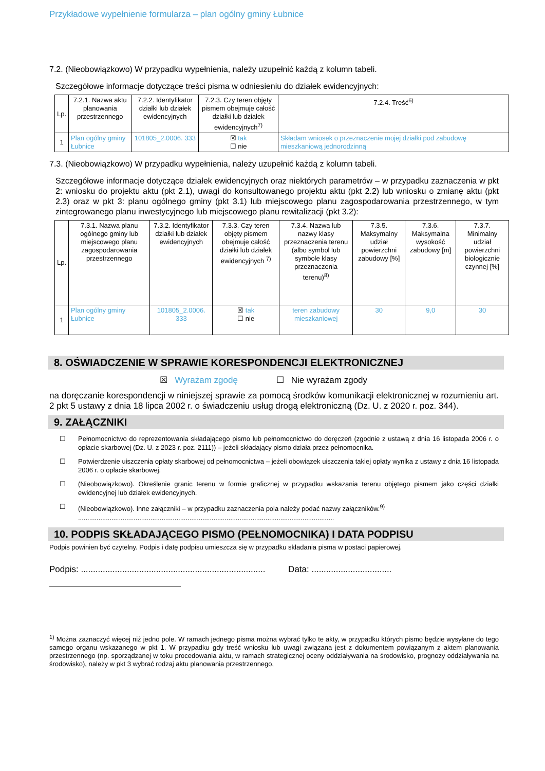Przykładowe wypełnienie formularza – plan ogólny gminy Łubnice
7.2. (Nieobowiązkowo) W przypadku wypełnienia, należy uzupełnić każdą z kolumn tabeli.
Szczegółowe informacje dotyczące treści pisma w odniesieniu do działek ewidencyjnych:
| Lp. | 7.2.1. Nazwa aktu planowania przestrzennego | 7.2.2. Identyfikator działki lub działek ewidencyjnych | 7.2.3. Czy teren objęty pismem obejmuje całość działki lub działek ewidencyjnych<sup>7)</sup> | 7.2.4. Treść<sup>6)</sup> |
| --- | --- | --- | --- | --- |
| 1 | Plan ogólny gminy Łubnice | 101805_2.0006. 333 | ☒ tak ☐ nie | Składam wniosek o przeznaczenie mojej działki pod zabudowę mieszkaniową jednorodzinną |
7.3. (Nieobowiązkowo) W przypadku wypełnienia, należy uzupełnić każdą z kolumn tabeli.
Szczegółowe informacje dotyczące działek ewidencyjnych oraz niektórych parametrów – w przypadku zaznaczenia w pkt 2: wniosku do projektu aktu (pkt 2.1), uwagi do konsultowanego projektu aktu (pkt 2.2) lub wniosku o zmianę aktu (pkt 2.3) oraz w pkt 3: planu ogólnego gminy (pkt 3.1) lub miejscowego planu zagospodarowania przestrzennego, w tym zintegrowanego planu inwestycyjnego lub miejscowego planu rewitalizacji (pkt 3.2):
| Lp. | 7.3.1. Nazwa planu ogólnego gminy lub miejscowego planu zagospodarowania przestrzennego | 7.3.2. Identyfikator działki lub działek ewidencyjnych | 7.3.3. Czy teren objęty pismem obejmuje całość działki lub działek ewidencyjnych <sup>7)</sup> | 7.3.4. Nazwa lub nazwy klasy przeznaczenia terenu (albo symbol lub symbole klasy przeznaczenia terenu)<sup>8)</sup> | 7.3.5. Maksymalny udział powierzchni zabudowy [%] | 7.3.6. Maksymalna wysokość zabudowy [m] | 7.3.7. Minimalny udział powierzchni biologicznie czynnej [%] |
| --- | --- | --- | --- | --- | --- | --- | --- |
| 1 | Plan ogólny gminy Łubnice | 101805_2.0006. 333 | ☒ tak ☐ nie | teren zabudowy mieszkaniowej | 30 | 9,0 | 30 |
8. OŚWIADCZENIE W SPRAWIE KORESPONDENCJI ELEKTRONICZNEJ
☒ Wyrażam zgodę ☐ Nie wyrażam zgody
na doręczanie korespondencji w niniejszej sprawie za pomocą środków komunikacji elektronicznej w rozumieniu art. 2 pkt 5 ustawy z dnia 18 lipca 2002 r. o świadczeniu usług drogą elektroniczną (Dz. U. z 2020 r. poz. 344).
9. ZAŁĄCZNIKI
☐ Pełnomocnictwo do reprezentowania składającego pismo lub pełnomocnictwo do doręczeń (zgodnie z ustawą z dnia 16 listopada 2006 r. o opłacie skarbowej (Dz. U. z 2023 r. poz. 2111)) – jeżeli składający pismo działa przez pełnomocnika.
☐ Potwierdzenie uiszczenia opłaty skarbowej od pełnomocnictwa – jeżeli obowiązek uiszczenia takiej opłaty wynika z ustawy z dnia 16 listopada 2006 r. o opłacie skarbowej.
☐ (Nieobowiązkowo). Określenie granic terenu w formie graficznej w przypadku wskazania terenu objętego pismem jako części działki ewidencyjnej lub działek ewidencyjnych.
☐ (Nieobowiązkowo). Inne załączniki – w przypadku zaznaczenia pola należy podać nazwy załączników.<sup>9)</sup>
..........................................................................................................................................
10. PODPIS SKŁADAJĄCEGO PISMO (PEŁNOMOCNIKA) I DATA PODPISU
Podpis powinien być czytelny. Podpis i datę podpisu umieszcza się w przypadku składania pisma w postaci papierowej.
Podpis: ............................................................................ Data: .................................
<sup>1)</sup> Można zaznaczyć więcej niż jedno pole. W ramach jednego pisma można wybrać tylko te akty, w przypadku których pismo będzie wysyłane do tego samego organu wskazanego w pkt 1. W przypadku gdy treść wniosku lub uwagi związana jest z dokumentem powiązanym z aktem planowania przestrzennego (np. sporządzanej w toku procedowania aktu, w ramach strategicznej oceny oddziaływania na środowisko, prognozy oddziaływania na środowisko), należy w pkt 3 wybrać rodzaj aktu planowania przestrzennego,